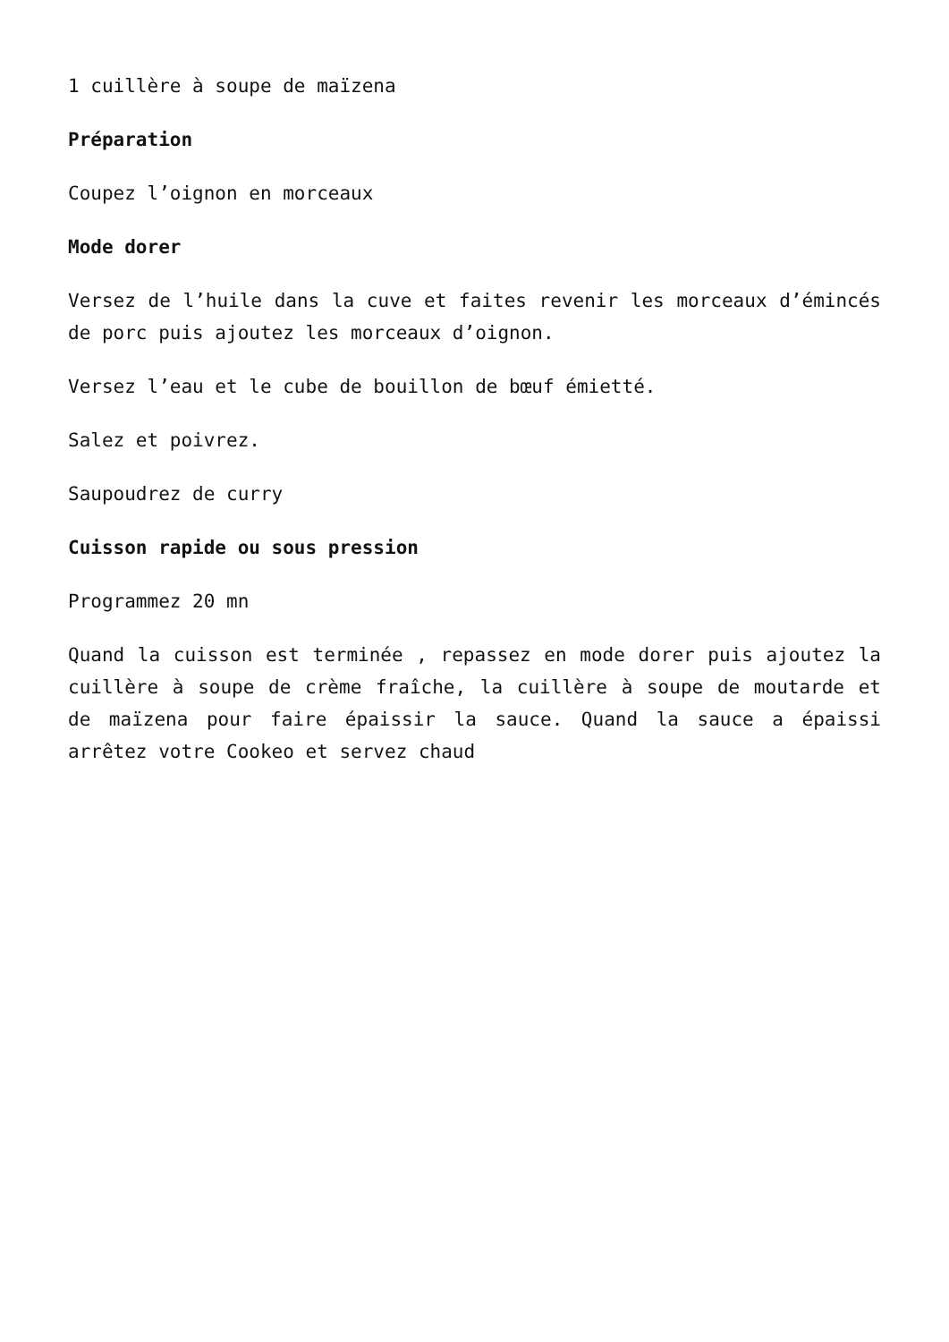1 cuillère à soupe de maïzena
Préparation
Coupez l’oignon en morceaux
Mode dorer
Versez de l’huile dans la cuve et faites revenir les morceaux d’émincés de porc puis ajoutez les morceaux d’oignon.
Versez l’eau et le cube de bouillon de bœuf émietté.
Salez et poivrez.
Saupoudrez de curry
Cuisson rapide ou sous pression
Programmez 20 mn
Quand la cuisson est terminée , repassez en mode dorer puis ajoutez la cuillère à soupe de crème fraîche, la cuillère à soupe de moutarde et de maïzena pour faire épaissir la sauce. Quand la sauce a épaissi arrêtez votre Cookeo et servez chaud